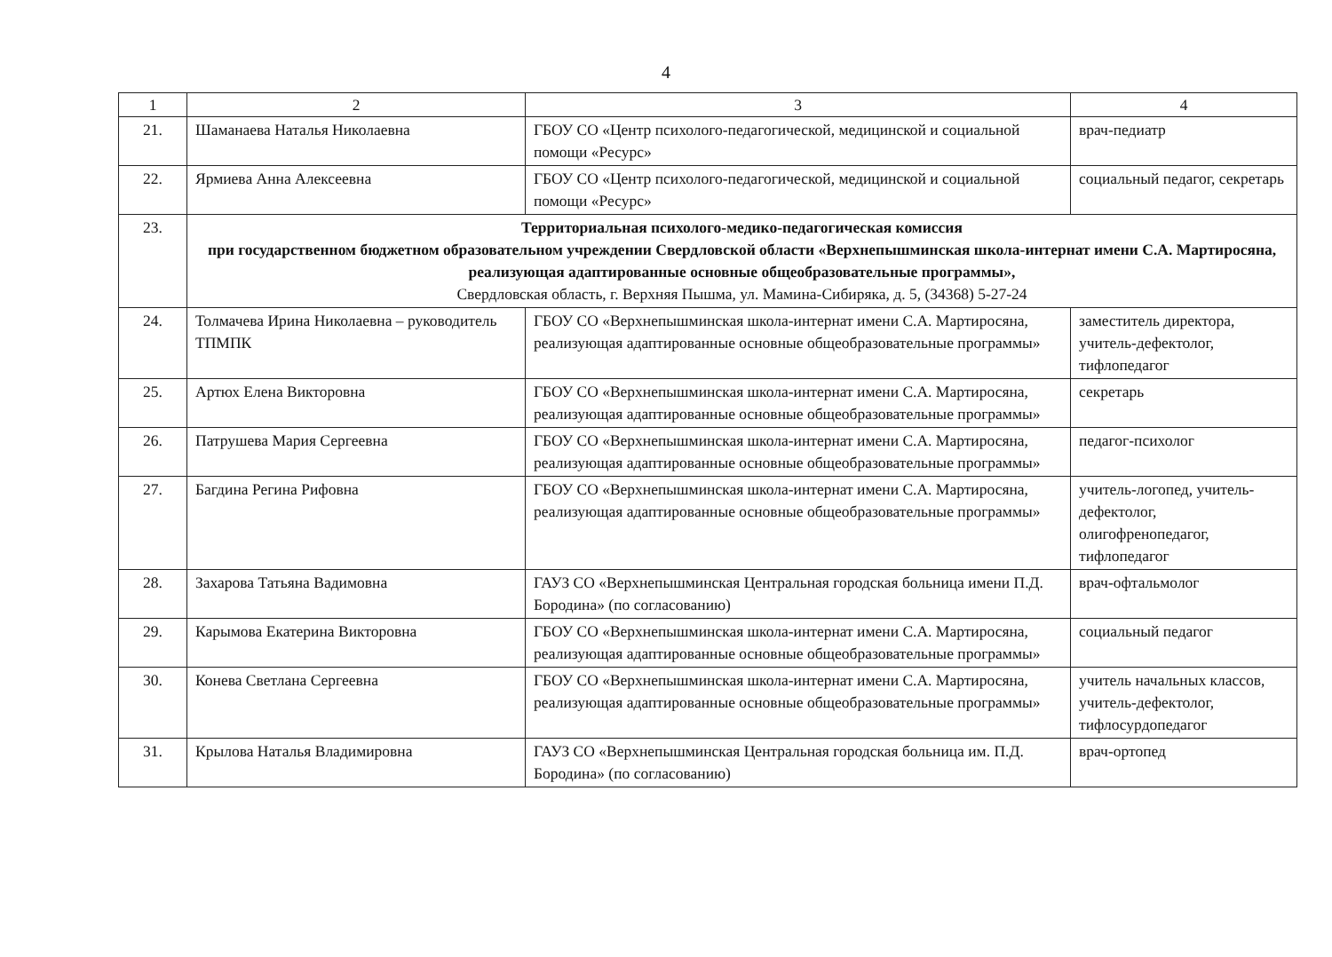4
| 1 | 2 | 3 | 4 |
| 21. | Шаманаева Наталья Николаевна | ГБОУ СО «Центр психолого-педагогической, медицинской и социальной помощи «Ресурс» | врач-педиатр |
| 22. | Ярмиева Анна Алексеевна | ГБОУ СО «Центр психолого-педагогической, медицинской и социальной помощи «Ресурс» | социальный педагог, секретарь |
| 23. | Территориальная психолого-медико-педагогическая комиссия при государственном бюджетном образовательном учреждении Свердловской области «Верхнепышминская школа-интернат имени С.А. Мартиросяна, реализующая адаптированные основные общеобразовательные программы», Свердловская область, г. Верхняя Пышма, ул. Мамина-Сибиряка, д. 5, (34368) 5-27-24 | | |
| 24. | Толмачева Ирина Николаевна – руководитель ТПМПК | ГБОУ СО «Верхнепышминская школа-интернат имени С.А. Мартиросяна, реализующая адаптированные основные общеобразовательные программы» | заместитель директора, учитель-дефектолог, тифлопедагог |
| 25. | Артюх Елена Викторовна | ГБОУ СО «Верхнепышминская школа-интернат имени С.А. Мартиросяна, реализующая адаптированные основные общеобразовательные программы» | секретарь |
| 26. | Патрушева Мария Сергеевна | ГБОУ СО «Верхнепышминская школа-интернат имени С.А. Мартиросяна, реализующая адаптированные основные общеобразовательные программы» | педагог-психолог |
| 27. | Багдина Регина Рифовна | ГБОУ СО «Верхнепышминская школа-интернат имени С.А. Мартиросяна, реализующая адаптированные основные общеобразовательные программы» | учитель-логопед, учитель-дефектолог, олигофренопедагог, тифлопедагог |
| 28. | Захарова Татьяна Вадимовна | ГАУЗ СО «Верхнепышминская Центральная городская больница имени П.Д. Бородина» (по согласованию) | врач-офтальмолог |
| 29. | Карымова Екатерина Викторовна | ГБОУ СО «Верхнепышминская школа-интернат имени С.А. Мартиросяна, реализующая адаптированные основные общеобразовательные программы» | социальный педагог |
| 30. | Конева Светлана Сергеевна | ГБОУ СО «Верхнепышминская школа-интернат имени С.А. Мартиросяна, реализующая адаптированные основные общеобразовательные программы» | учитель начальных классов, учитель-дефектолог, тифлосурдопедагог |
| 31. | Крылова Наталья Владимировна | ГАУЗ СО «Верхнепышминская Центральная городская больница им. П.Д. Бородина» (по согласованию) | врач-ортопед |